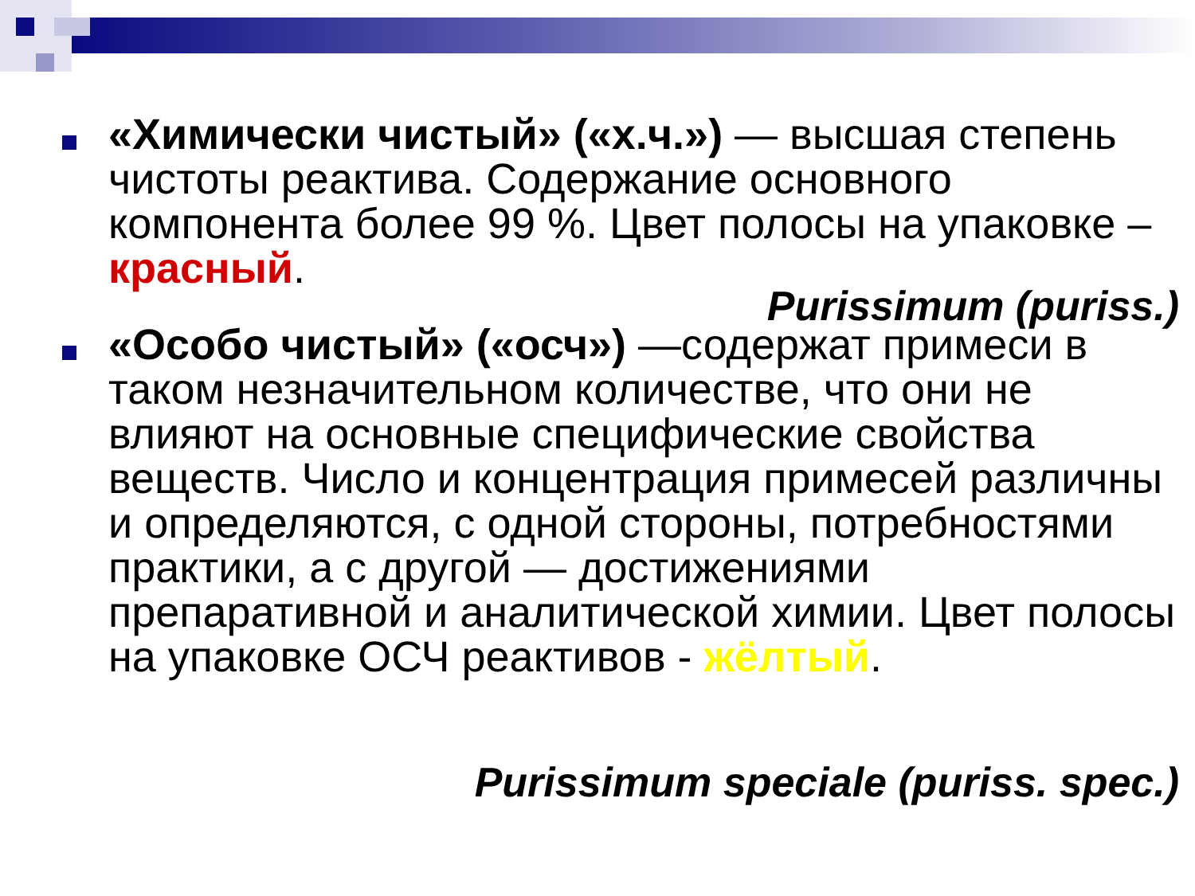«Химически чистый» («х.ч.») — высшая степень чистоты реактива. Содержание основного компонента более 99 %. Цвет полосы на упаковке – красный.
Purissimum (puriss.)
«Особо чистый» («осч») —содержат примеси в таком незначительном количестве, что они не влияют на основные специфические свойства веществ. Число и концентрация примесей различны и определяются, с одной стороны, потребностями практики, а с другой — достижениями препаративной и аналитической химии. Цвет полосы на упаковке ОСЧ реактивов - жёлтый.
Purissimum speciale (puriss. spec.)